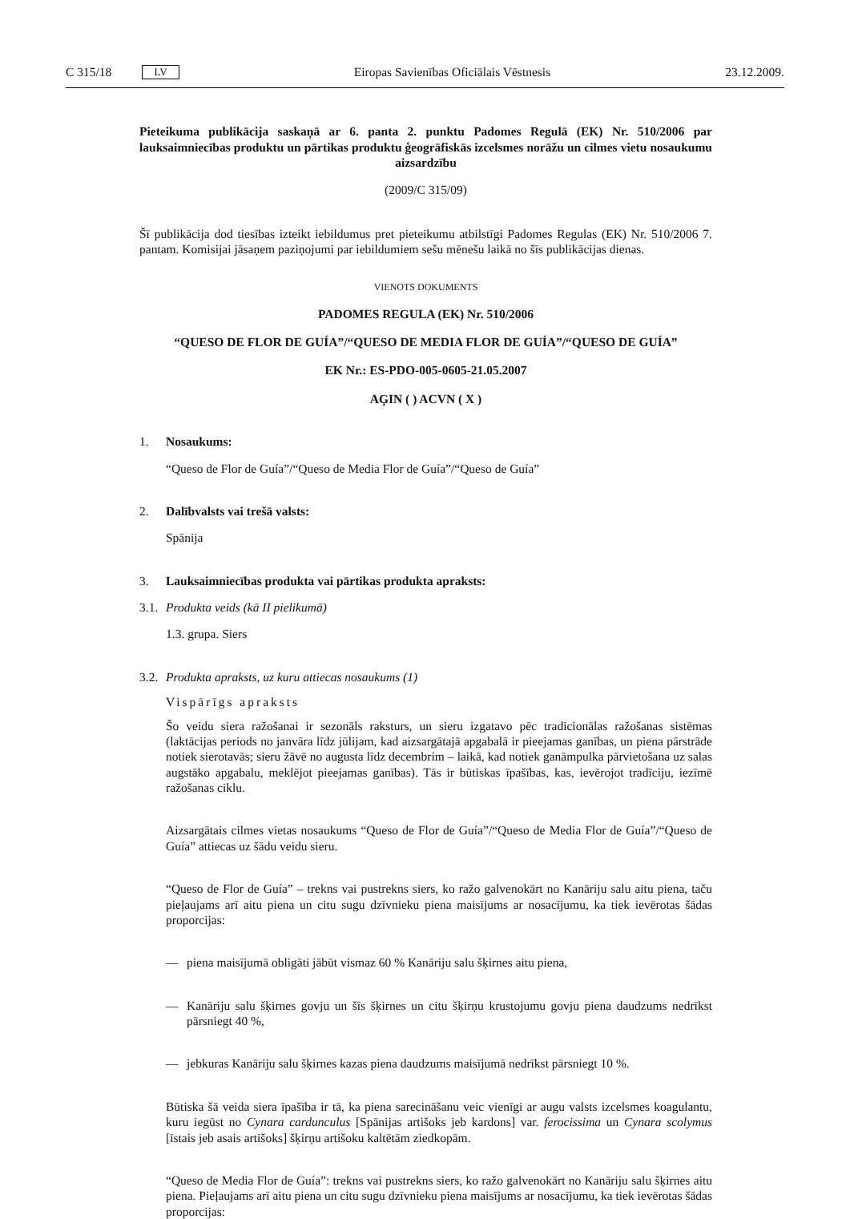C 315/18 LV Eiropas Savienības Oficiālais Vēstnesis 23.12.2009.
Pieteikuma publikācija saskaņā ar 6. panta 2. punktu Padomes Regulā (EK) Nr. 510/2006 par lauksaimniecības produktu un pārtikas produktu ģeogrāfiskās izcelsmes norāžu un cilmes vietu nosaukumu aizsardzību
(2009/C 315/09)
Šī publikācija dod tiesības izteikt iebildumus pret pieteikumu atbilstīgi Padomes Regulas (EK) Nr. 510/2006 7. pantam. Komisijai jāsaņem paziņojumi par iebildumiem sešu mēnešu laikā no šīs publikācijas dienas.
VIENOTS DOKUMENTS
PADOMES REGULA (EK) Nr. 510/2006
“QUESO DE FLOR DE GUÍA”/“QUESO DE MEDIA FLOR DE GUÍA”/“QUESO DE GUÍA”
EK Nr.: ES-PDO-005-0605-21.05.2007
AĢIN ( ) ACVN ( X )
1. Nosaukums:
“Queso de Flor de Guía”/“Queso de Media Flor de Guía”/“Queso de Guía”
2. Dalībvalsts vai trešā valsts:
Spānija
3. Lauksaimniecības produkta vai pārtikas produkta apraksts:
3.1. Produkta veids (kā II pielikumā)
1.3. grupa. Siers
3.2. Produkta apraksts, uz kuru attiecas nosaukums (1)
Vispārīgs apraksts
Šo veidu siera ražošanai ir sezonāls raksturs, un sieru izgatavo pēc tradicionālas ražošanas sistēmas (laktācijas periods no janvāra līdz jūlijam, kad aizsargātajā apgabalā ir pieejamas ganības, un piena pārstrāde notiek sierotavās; sieru žāvē no augusta līdz decembrim – laikā, kad notiek ganāmpulka pārvietošana uz salas augstāko apgabalu, meklējot pieejamas ganības). Tās ir būtiskas īpašības, kas, ievērojot tradīciju, iezīmē ražošanas ciklu.
Aizsargātais cilmes vietas nosaukums “Queso de Flor de Guía”/“Queso de Media Flor de Guía”/“Queso de Guía” attiecas uz šādu veidu sieru.
“Queso de Flor de Guía” – trekns vai pustrekns siers, ko ražo galvenokārt no Kanāriju salu aitu piena, taču pieļaujams arī aitu piena un citu sugu dzīvnieku piena maisījums ar nosacījumu, ka tiek ievērotas šādas proporcijas:
— piena maisījumā obligāti jābūt vismaz 60 % Kanāriju salu šķirnes aitu piena,
— Kanāriju salu šķirnes govju un šīs šķirnes un citu šķirņu krustojumu govju piena daudzums nedrīkst pārsniegt 40 %,
— jebkuras Kanāriju salu šķirnes kazas piena daudzums maisījumā nedrīkst pārsniegt 10 %.
Būtiska šā veida siera īpašība ir tā, ka piena sarecināšanu veic vienīgi ar augu valsts izcelsmes koagulantu, kuru iegūst no Cynara cardunculus [Spānijas artišoks jeb kardons] var. ferocissima un Cynara scolymus [īstais jeb asais artišoks] šķirņu artišoku kaltētām ziedkopām.
“Queso de Media Flor de Guía”: trekns vai pustrekns siers, ko ražo galvenokārt no Kanāriju salu šķirnes aitu piena. Pieļaujams arī aitu piena un citu sugu dzīvnieku piena maisījums ar nosacījumu, ka tiek ievērotas šādas proporcijas: